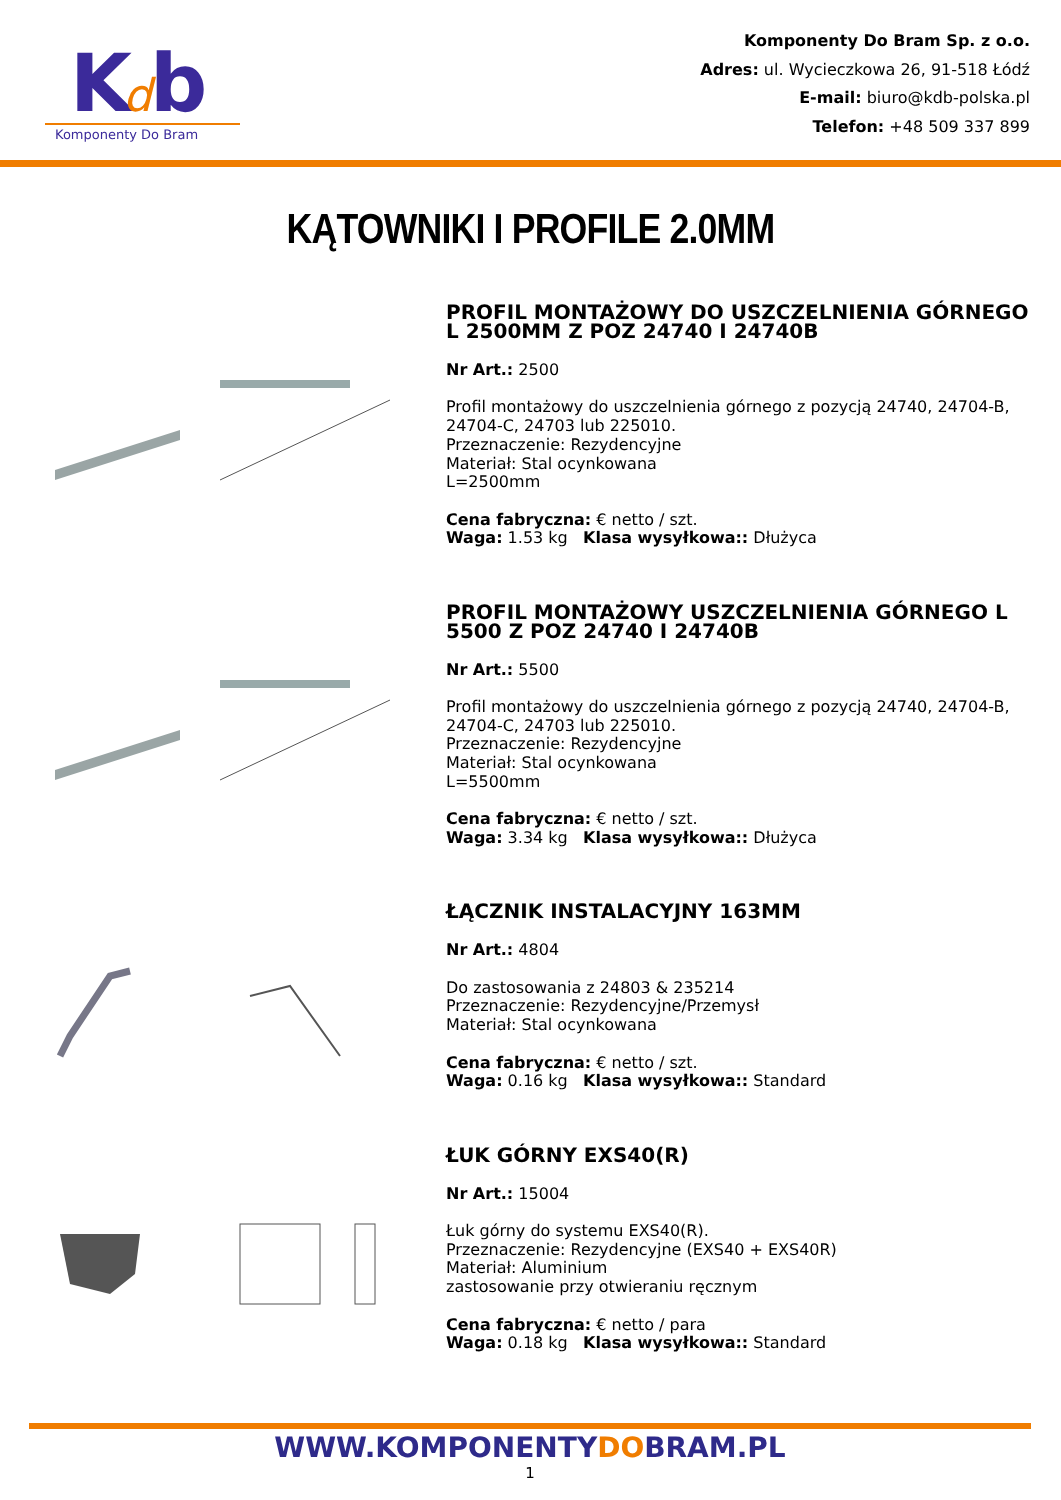K
d
b
Komponenty Do Bram
Komponenty Do Bram Sp. z o.o.
Adres: ul. Wycieczkowa 26, 91-518 Łódź
E-mail: biuro@kdb-polska.pl
Telefon: +48 509 337 899
KĄTOWNIKI I PROFILE 2.0MM
PROFIL MONTAŻOWY DO USZCZELNIENIA GÓRNEGO L 2500MM Z POZ 24740 I 24740B
Nr Art.: 2500
Profil montażowy do uszczelnienia górnego z pozycją 24740, 24704-B, 24704-C, 24703 lub 225010.
Przeznaczenie: Rezydencyjne
Materiał: Stal ocynkowana
L=2500mm
Cena fabryczna: € netto / szt.
Waga: 1.53 kg Klasa wysyłkowa:: Dłużyca
PROFIL MONTAŻOWY USZCZELNIENIA GÓRNEGO L 5500 Z POZ 24740 I 24740B
Nr Art.: 5500
Profil montażowy do uszczelnienia górnego z pozycją 24740, 24704-B, 24704-C, 24703 lub 225010.
Przeznaczenie: Rezydencyjne
Materiał: Stal ocynkowana
L=5500mm
Cena fabryczna: € netto / szt.
Waga: 3.34 kg Klasa wysyłkowa:: Dłużyca
ŁĄCZNIK INSTALACYJNY 163MM
Nr Art.: 4804
Do zastosowania z 24803 & 235214
Przeznaczenie: Rezydencyjne/Przemysł
Materiał: Stal ocynkowana
Cena fabryczna: € netto / szt.
Waga: 0.16 kg Klasa wysyłkowa:: Standard
ŁUK GÓRNY EXS40(R)
Nr Art.: 15004
Łuk górny do systemu EXS40(R).
Przeznaczenie: Rezydencyjne (EXS40 + EXS40R)
Materiał: Aluminium
zastosowanie przy otwieraniu ręcznym
Cena fabryczna: € netto / para
Waga: 0.18 kg Klasa wysyłkowa:: Standard
WWW.KOMPONENTYDOBRAM.PL
1